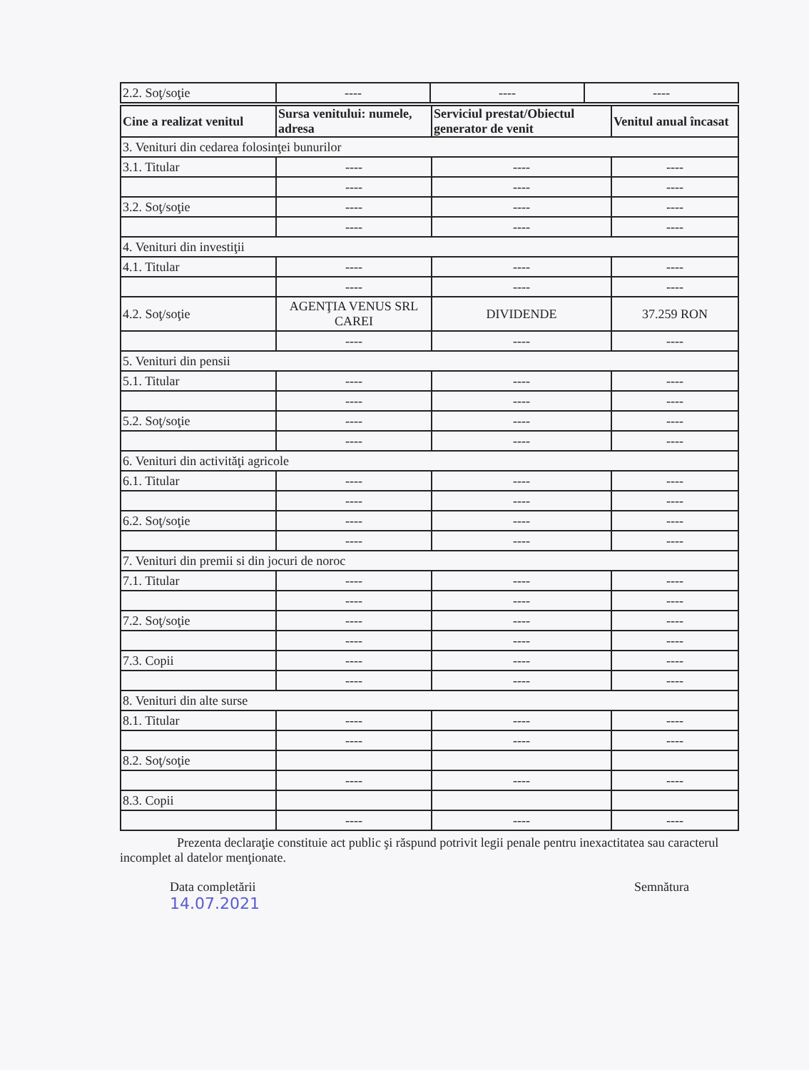| 2.2. Soţ/soţie | ---- | ---- | ---- |
| Cine a realizat venitul | Sursa venitului: numele, adresa | Serviciul prestat/Obiectul generator de venit | Venitul anual încasat |
| --- | --- | --- | --- |
| 3. Venituri din cedarea folosinţei bunurilor | | | |
| 3.1. Titular | ---- | ---- | ---- |
| | ---- | ---- | ---- |
| 3.2. Soţ/soţie | ---- | ---- | ---- |
| | ---- | ---- | ---- |
| 4. Venituri din investiţii | | | |
| 4.1. Titular | ---- | ---- | ---- |
| | ---- | ---- | ---- |
| 4.2. Soţ/soţie | AGENŢIA VENUS SRL CAREI | DIVIDENDE | 37.259 RON |
| | ---- | ---- | ---- |
| 5. Venituri din pensii | | | |
| 5.1. Titular | ---- | ---- | ---- |
| | ---- | ---- | ---- |
| 5.2. Soţ/soţie | ---- | ---- | ---- |
| | ---- | ---- | ---- |
| 6. Venituri din activităţi agricole | | | |
| 6.1. Titular | ---- | ---- | ---- |
| | ---- | ---- | ---- |
| 6.2. Soţ/soţie | ---- | ---- | ---- |
| | ---- | ---- | ---- |
| 7. Venituri din premii si din jocuri de noroc | | | |
| 7.1. Titular | ---- | ---- | ---- |
| | ---- | ---- | ---- |
| 7.2. Soţ/soţie | ---- | ---- | ---- |
| | ---- | ---- | ---- |
| 7.3. Copii | ---- | ---- | ---- |
| | ---- | ---- | ---- |
| 8. Venituri din alte surse | | | |
| 8.1. Titular | ---- | ---- | ---- |
| | ---- | ---- | ---- |
| 8.2. Soţ/soţie | | | |
| | ---- | ---- | ---- |
| 8.3. Copii | | | |
| | ---- | ---- | ---- |
Prezenta declaraţie constituie act public şi răspund potrivit legii penale pentru inexactitatea sau caracterul incomplet al datelor menţionate.
Data completării
14.07.2021
Semnătura